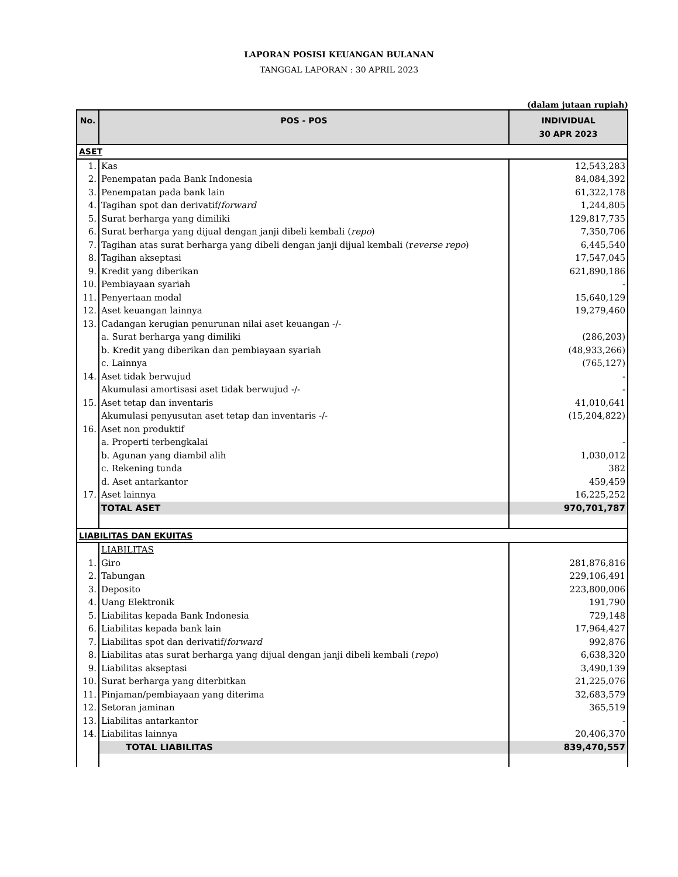LAPORAN POSISI KEUANGAN BULANAN
TANGGAL LAPORAN : 30 APRIL 2023
(dalam jutaan rupiah)
| No. | POS - POS | INDIVIDUAL 30 APR 2023 |
| --- | --- | --- |
| ASET | | |
| 1. | Kas | 12,543,283 |
| 2. | Penempatan pada Bank Indonesia | 84,084,392 |
| 3. | Penempatan pada bank lain | 61,322,178 |
| 4. | Tagihan spot dan derivatif/ forward | 1,244,805 |
| 5. | Surat berharga yang dimiliki | 129,817,735 |
| 6. | Surat berharga yang dijual dengan janji dibeli kembali ( repo ) | 7,350,706 |
| 7. | Tagihan atas surat berharga yang dibeli dengan janji dijual kembali (r everse repo ) | 6,445,540 |
| 8. | Tagihan akseptasi | 17,547,045 |
| 9. | Kredit yang diberikan | 621,890,186 |
| 10. | Pembiayaan syariah | - |
| 11. | Penyertaan modal | 15,640,129 |
| 12. | Aset keuangan lainnya | 19,279,460 |
| 13. | Cadangan kerugian penurunan nilai aset keuangan -/- | |
| | a. Surat berharga yang dimiliki | (286,203) |
| | b. Kredit yang diberikan dan pembiayaan syariah | (48,933,266) |
| | c. Lainnya | (765,127) |
| 14. | Aset tidak berwujud | - |
| | Akumulasi amortisasi aset tidak berwujud -/- | - |
| 15. | Aset tetap dan inventaris | 41,010,641 |
| | Akumulasi penyusutan aset tetap dan inventaris -/- | (15,204,822) |
| 16. | Aset non produktif | |
| | a. Properti terbengkalai | - |
| | b. Agunan yang diambil alih | 1,030,012 |
| | c. Rekening tunda | 382 |
| | d. Aset antarkantor | 459,459 |
| 17. | Aset lainnya | 16,225,252 |
| | TOTAL ASET | 970,701,787 |
| LIABILITAS DAN EKUITAS | | |
| | LIABILITAS | |
| 1. | Giro | 281,876,816 |
| 2. | Tabungan | 229,106,491 |
| 3. | Deposito | 223,800,006 |
| 4. | Uang Elektronik | 191,790 |
| 5. | Liabilitas kepada Bank Indonesia | 729,148 |
| 6. | Liabilitas kepada bank lain | 17,964,427 |
| 7. | Liabilitas spot dan derivatif/ forward | 992,876 |
| 8. | Liabilitas atas surat berharga yang dijual dengan janji dibeli kembali ( repo ) | 6,638,320 |
| 9. | Liabilitas akseptasi | 3,490,139 |
| 10. | Surat berharga yang diterbitkan | 21,225,076 |
| 11. | Pinjaman/pembiayaan yang diterima | 32,683,579 |
| 12. | Setoran jaminan | 365,519 |
| 13. | Liabilitas antarkantor | - |
| 14. | Liabilitas lainnya | 20,406,370 |
| | TOTAL LIABILITAS | 839,470,557 |